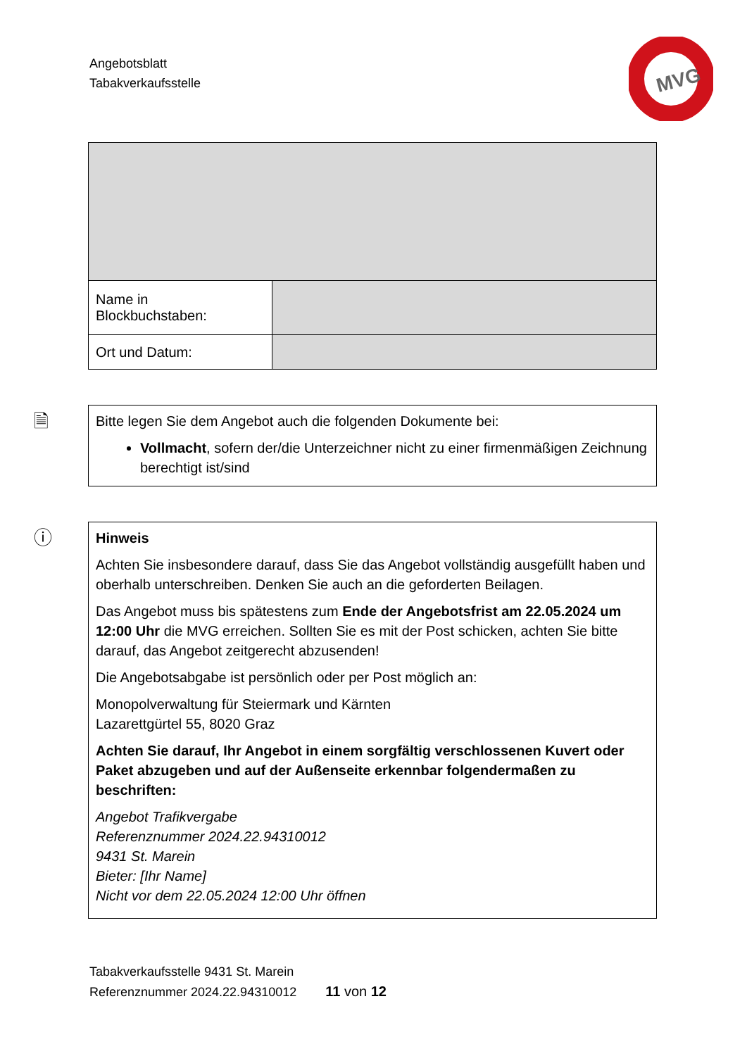Angebotsblatt
Tabakverkaufsstelle
MVG
| Name in Blockbuchstaben: | |
| Ort und Datum: | |
🗎
Bitte legen Sie dem Angebot auch die folgenden Dokumente bei:
Vollmacht, sofern der/die Unterzeichner nicht zu einer firmenmäßigen Zeichnung berechtigt ist/sind
ⓘ
Hinweis
Achten Sie insbesondere darauf, dass Sie das Angebot vollständig ausgefüllt haben und oberhalb unterschreiben. Denken Sie auch an die geforderten Beilagen.
Das Angebot muss bis spätestens zum Ende der Angebotsfrist am 22.05.2024 um 12:00 Uhr die MVG erreichen. Sollten Sie es mit der Post schicken, achten Sie bitte darauf, das Angebot zeitgerecht abzusenden!
Die Angebotsabgabe ist persönlich oder per Post möglich an:
Monopolverwaltung für Steiermark und Kärnten
Lazarettgürtel 55, 8020 Graz
Achten Sie darauf, Ihr Angebot in einem sorgfältig verschlossenen Kuvert oder Paket abzugeben und auf der Außenseite erkennbar folgendermaßen zu beschriften:
Angebot Trafikvergabe
Referenznummer 2024.22.94310012
9431 St. Marein
Bieter: [Ihr Name]
Nicht vor dem 22.05.2024 12:00 Uhr öffnen
Tabakverkaufsstelle 9431 St. Marein
Referenznummer 2024.22.94310012 11 von 12